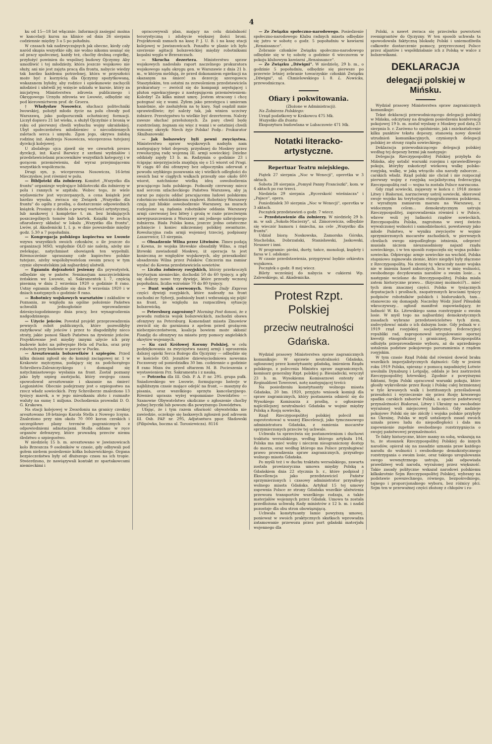4
ku od 15—18 lat włącznie. Informacji zasięgać można w kancelarji kursu na klinice od dnia 26 sierpnia codziennie między 3 a 5 po południu.
W czasach tak nadzwyczajnych jak obecne, kiedy cały naród skupia wszystkie siły, nie wolno nikomu usunąć się od pracy społecznej, każdy też, choćby drobną cegiełkę, przyłożyć powinien do wspólnej budowy Ojczyzny. Aby umożliwić i tej młodzieży, która jeszcze wojskowo nie służy, ani nie jest zajęta pracą dla frontu, nabycie wiedzy tak bardzo każdemu potrzebnej, która w przyszłości może być z korzyścią dla Ojczyzny spożytkowaną, wskazanem byłoby, aby rodzice i opiekunowie zachęcili młodzież i ułatwili jej wzięcie udziału w kursie, który za inicjatywą Ministerstwa zdrowia publicznego i Okręgowego Urzędu zdrowia we Lwowie, odbędzie się pod kierownictwem prof. dr. Groera.
† Władysław Nosowicz, słuchacz politechniki lwowskiej, położył młodo życie na polu chwały pod Warszawą, jako podporucznik ochotniczej formacji. Liczył dopiero 21 lat wieku, a służył Ojczyźnie z bronią w ręku od pierwszej chwili wybuchu wojny ukraińskiej. Ubył społeczeństwu młodzieniec o niecodziennych zaletach serca i umysłu. Zgon jego, okrywa żałobą rodzinę inż. Andrzeja Nosowicza, wiceprezesa tutejszej dyrekcji kolejowej.
U zbolałego ojca zjawił się we czwartek prezes dyrekcji, inż. Karol Barwicz z szefami wydziałów i przedstawicielami pracowników wszystkich kategoryj i w gorącem przemówieniu, dał wyraz przejmującemu wszystkich współczuciu.
Drugi syn, p. wiceprezesa Nosowicza, 16-letni Mieczysław, jest również w polu.
— Bibljoteki dla żołnierzy. Komitet „Wszystko dla frontu" organizuje wędrujące biblioteczki dla żołnierzy w polu i rannych w szpitalu. Wobec tego, że wiele wydawnictw jest wyczerpanych, a cena książek jest bardzo wysoka, zwraca się Związek „Wszystko dla frontu" do ogółu z prośbą, o dostarczenie odpowiednich książek. Prosimy o dzieła o pewnej wartości artystycznej, lub naukowej i kompletne t. zn. bez brakujących poszczególnych tomów lub kartek. Książki te zechcą ofiarodawcy składać w lokalu „Wszystko dla frontu", Lwów, pl. Akademicki 1, I. p. w dnie powszednie między godz. 5.30 a 7 popołudniu.
— Kongregacja polskiego kupiectwa we Lwowie wzywa wszystkich swoich członków, o ile jeszcze do organizacji MSO, względnie OLO nie należą, ażeby nie zwlekając, natychmiast obowiązek ten wypełnili. Równocześnie upraszamy całe kupiectwo polskie tutejsze, ażeby współobywatelom swoim pracę w tym czynie obywatelskim jak najbardziej ułatwili.
— Egzamin dojrzałości jesienny dla prywatystek, odbędzie się w państw. Seminarjum nauczycielskiem żeńskiem we Lwowie, ul. Sakramentek l. 7, częścią pisemną w dniu 2 września 1920 o godzinie 8 rano. Ustny egzamin odbędzie się dnia 9 września 1920 i w dniach następnych o godzinie 8 rano.
— Robotnicy wojskowych warsztatów i zakładów w Poznaniu, ze względu na ogólne położenie Państwa uchwalili jednogłośnie wprowadzenie dziesięciogodzinnego dnia pracy, bez wynagrodzenia nadgodzinnego.
— Użycie jeńców. Powstał projekt przeprowadzenia pewnych robót publicznych, które pozwoliłyby zużytkować siły jeńców i przez to złagodziłyby nieco straty, jakie ponosi Skarb Państwa na żywienie jeńców. Projektowane jest między innymi użycie ich przy budowie kolei na półwyspie Hela od Pucka, oraz przy robotach przy budowie w porcie w Pucku.
— Aresztowania bolszewików i szpiegów. Przed kilku dniami zgłosił się do komisji zaciągowej nr. 1 w Krakowie mężczyzna, podający się za podchorążego Schreibera-Zaleszczyckiego i domagał się natychmiastowego wysłania na front. Został poznany jako były szpieg austrjacki, który swojego czasu spowodował aresztowanie i skazanie na śmierć Legjonistów. Obecnie podejrzany jest o szpiegostwo na rzecz władz sowieckich. Przy Schreiberze znaleziono 13 tysięcy marek, a w jego mieszkaniu złoto i rozmaite waluty na sumę 1 miljona. Dochodzenia prowadzi D. O. G. Krakowa.
Na stacji kolejowej w Zwardoniu na granicy czeskiej aresztowano 18-letniego Karola Stella z Nowego Icsyna. Znaleziono przy nim około 70 000 koron czeskich i szczegółowe plany terenów pogranicznych z odpowiedniemi adnotacjami. Stolla oddano w ręce organów defenzywy, które prowadzą przeciw niemu śledztwo o szpiegostwo.
W niedzielę 15 b. m. aresztowano w Jawiszowicach koło Brzeszcza 9 osobników w czasie, gdy odbywali pod gołem niebem posiedzenie kółka bolszewickiego. Organa bezpieczeństwa były od dłuższego czasu na ich tropie. Stwierdzono, że nawiązywali kontakt ze spartakowcami niemieckimi i
opracowywali plan, mający na celu działalność terorystyczną i zdobycie większej ilości broni. Projektowali zamach na kasę P. J. U. B. i na kasę stacji kolejowej w Jawiszowicach. Ponadto w planie ich było szerzenie agitacji bolszewickiej między robotnikami kopalni węgla w Brzeszczach.
— Skrucha dezertera. Ministerstwo spraw wojskowych nadesłało raport naczelnego prokuratora wojskowego sądu okręgu gen. w Warszawie z dnia 21 b. m., w którym meldują, że przed dokonaniem egzekucji na skazanym na śmierć za dezercję szeregowcu Staszyńskim, ten ostatni za zezwoleniem przedstawiciela prokuratury — zwrócił się do kompanji asystującej i pluton egzekucyjnego z następującem przemówieniem: Koledzy! Za kilka minut umrę. Jestem stracony i chcę pożegnać się z wami. Żyłem jako przestępca i umieram haniebnie, ale zasłużyłem na tę karę. Sąd osądził mnie sprawiedliwie; żyć należy tak, jak winien uczciwy żołnierz. Przestępstwo to wielkie być dezerterem. Należy zawsze słuchać przełożonych. Za parę chwil będę rozstrzelany, żegnam się więc z wami i w ostatniej chwili wznoszę okrzyk: Niech żyje Polska! Podp.: Prokurator Skulbanowski.
— Jak bolszewicy byli pewni zwycięstwa. Ministerstwo spraw wojskowych nadsyła nam następujący tekst depeszy, przysłanej do Moskwy przez rewolucyjną radę wojenną III. armji sowieckiej: Dzielne oddziały zajęły 13 b. m. Radzymin o godzinie 23 i ścigając nieprzyjaciela znajdują się o 15 wiorst od Pragi. W ciągu 40 dni ofenzywy bez odpoczynku oderwań z powodu szybkiego posuwania się i wielkich odległości do swoich baz w ciągłych walkach przeszły one około 600 wiorst, natchnione wielką ideą oswobodzenia pracującego ludu polskiego. Podnosiły czerwony miecz nad sercem szlacheckiego Państwa Warszawą, aby ją zaraz po zajęciu oddać pracującemu ludowi polskiemu robotniczo-włościańskiemu rządowi. Robotnicy Warszawy czują już bliskie oswobodzenie Warszawy, na murach rozlepione są żądania robotników oddania Warszawy armji czerwonej bez bitwy i grożą w razie przeciwnym niewypuszczeniem z Warszawy ani jednego uzbrojonego żołnierza. Biała Polska kona, jeszcze jedno ostateczne pchnięcie i koniec nikczemnej polskiej awanturze, Rowolucyjna rada armji wojennej trzeciej, podpisany Lasarewicz, 13 sierpnia.
— Obsadzenie Wilna przez Litwinów. Times podają z Kowna, że wojska litewskie obsadziły Wilno, a rząd litewski zawiadomił Moskwę, iż operacja ta jest konieczną ze względów wojskowych, aby przeszkodzić obsadzeniu Wilna przez Polaków. Cziczerin ma zamiar wysłać do Kowna przedstawiciela sowietów.
— Liczba żołnierzy rosyjskich, którzy przekroczyli terytorjum niemieckie, dochodzi 50 do 60 tysięcy, a gdy się doliczy nowe trzy dywizje, które przeszły wczoraj popołudniu, liczba wzrośnie 70 do 80 tysięcy.
— Bunt wojsk czerwonych. Wedle Daily Express części dywizji rosyjskich, które nadeszły na front zachodni ze Syberji, podniosły bunt i wzbraniają się pójść na front, ze względu na rozpaczliwą sytuację bolszewicką.
— Petersburg zagrożony? Morning Post donosi, że z powodu rozbicia wojsk bolszewickich, zachodzi obawa ofenzywy na Petersburg. Komendant miasta Zinowiew zwrócił się do garnizonu z apelem przed grożącem niebezpieczeństwem, koalicja bowiem może skłonić Fiandję do ofenzywy na miasto przy pomocy angielskich okrętów wojennych.
— Ku czci Królowej Korony Polskiej, w celu podziękowania za zwycięstwa naszej armji i uproszenia dalszej opieki Serca Bożego dla Ojczyzny — odbędzie się w kościele OO. Jezuitów dziewięciodniowa nowenna Poczawszy od poniedziałku 30 bm. codziennie o godzinie 8 rano Msza św. przed ołtarzem M. B. Pocieszenia z wystawieniem Prz. Sakramentu i z nauką.
— Potrzeba dla III. Osb. P. A. P. nr. 295. grupa pułk. Sniadowskiego we Lwowie, formującego baterje w najbliższym czasie mające odejść na front, — maszyny do pisania, oraz wszelkiego sprzętu kancelaryjnego. Również uprasza wyżej wspomniane Dowództwo — Szanowne Obywatelstwo okoliczne o zgłoszenie choćby jednej bryczki lub powozu dla powyższego Dowództwa.
Ufając, że i tym razem ofiarność obywatelska nie zawiedzie, oczekuje się łaskawych zgłoszeń pod adresem III. Osb. PAP. nr. 295, Adjutantura ppor. Sładowski (Filipówka, boczna ul. Torosiewicza). 8116
— Ze Związku społeczno-narodowego. Posiedzenie społeczno-narodowego Klubu radnych miasta odbędzie się jutro w sobotę o godz. 5 popołudniu w kawiarni „Renaissance".
Zebranie członków Związku społeczno-narodowego odbędzie się w tę sobotę o godzinie 6 wieczorem w pokoju klubowym kawiarni „Renaissance".
— Ze Związku „Dźwigni". W niedzielę, 29 b. m., o godzinie 5 popołudniu, odbędzie się pierwsze po przerwie letniej zebranie towarzyskie członkiń Związku „Dźwigni", ul. Chmielowskiego l. 8. L. Nowicka, przewodnicząca.
Ofiary i pokwitowania.
(Złożone w Administracji).
Na Żołnierza Polskiego:
Urząd podatkowy w Krakowcu 475 Mk.
Wszystko dla frontu:
Ekspozytura budowlana w Lubaczowie 471 Mk.
Notatki literacko-artystyczne.
Repertuar Teatru miejskiego.
Piątek 27 sierpnia „Noc w Wenecji", operetka w 3 aktach.
Sobota 28 sierpnia „Pomysł Panny Franciszki", kom. w 4 aktach po raz trzeci.
Niedziela 29 sierpnia „Rycerskość wieśniacza" i „Pajace", opera.
Poniedziałek 30 sierpnia „Noc w Wenecji", operetka w 3 aktach.
Początek przedstawień o godz. 7 wiecz.
— Przedstawienie dla żołnierzy. W niedzielę 29 b. m. w sali „Sokoła-Macierzy", ul. Zimorowicza, odbędzie się wieczór humoru i śmiechu, na cele „Wszystko dla frontu".
Udział biorą: Noskowska, Zamorska Górska, Stochelska, Dobrzański, Stanisławski, Jaskowski, Neusser i inni.
W programie: pieśni, duety, tańce, monologi, kuplety i farsa w I. odsłonie:
W czasie przedstawienia, przygrywać będzie orkiestra wojskowa.
Początek o godz. 8 mej wiecz.
Bilety wcześniej do nabycia w cukierni Wp. Zalewskiego, ul. Akademicka.
Protest Rzpt. Polskiej
przeciw neutralności Gdańska.
Wydział prasowy Ministerstwa spraw zagranicznych komunikuje: W sprawie neutralności Gdańska, ogłoszonej przez konstytuantę gdańską, imieniem Rządu polskiego, z polecenia Ministra spraw zagranicznych, komisarz generalny Rzpt. polskiej p. Biesiadecki, wręczył 23 b. m. Wysokiemu Komisarzowi ententy sir Reginaldowi Towerowi, notę następującej treści:
Na posiedzeniu konstytuanty wolnego miasta Gdańska, 20 bm. 1920, przyjęto wniosek komisji dla spraw zagranicznych, który postanawia odnieść się do Wysokiego Komisarza z prośbą, o ogłoszenie najściślejszej neutralności Gdańska w wojnie między Polską a Rosją sowiecką.
Rząd Rzeczypospolitej polskiej polecił mi zaprotestować u waszej Ekscelencji, jako tymczasowego administratora Gdańska, z ramienia mocarstw sprzymierzonych przeciw tej uchwale.
Uchwała ta sprzeciwia się postanowieniom i duchowi traktatu wersalskiego, według którego artykułu 104, Polska ma mieć wolny i nieczem nieograniczony dostęp do morza, oraz według którego ma Polsce przysługiwać prawo prowadzenia spraw zagranicznych, przyszłego wolnego miasta Gdańska.
Po myśli też i w duchu traktatu wersalskiego, zawarta została prowizoryczna umowa między Polską a Gdańskiem dnia 22 stycznia b. r., które podpisał J Ekscellencja jako przedstawiciel Państw sprzymierzonych i czasowy administrator przyszłego wolnego miasta Gdańska. Artykuł 15 tej umowy zapewnia Polsce ze strony Gdańska wszelkie ułatwienia przewozu transportów wszelkiego rodzaju, a także materjałów wojennych przez Gdańsk. Umowa ta została przedłożona uchwałą Rady ministrów z 12 b. m. i nadal pozostaje dla obu stron obowiązującą.
Uchwała konstytuanty łamie powyższą umowę, ponieważ w swoich praktycznych skutkach wprowadza zatamowanie przewozu przez port gdański materjału wojennego dla
Polski, a nawet zwraca się przeciwko powrotowi reemigrantów do Ojczyzny. W ten sposób uchwała ta spowodowała faktyczną blokadę Polski i uniemożliwiła całkowite dostarczenie pomocy, przyrzeczonej Polsce przez aljantów i współdziałanie ich z Polską w walce z bolszewikami.
DEKLARACJA
delegacji polskiej w Mińsku.
Wydział prasowy Ministerstwa spraw zagranicznych komunikuje:
Tekst deklaracji przewodniczącego delegacji polskiej w Mińsku, odczytany na drugiem posiedzeniu konferencji pokojowej 19 b. m. został wysłany z Moskwy pod datą 23 sierpnia b. r. Zarówno to opóźnienie, jak i zniekształcenie kilku punktów tekstu depeszy, stanowią nowy dowód utrudnień komunikacyjnych, czynionych delegacji polskiej ze strony rządu sowieckiego.
Deklaracja przewodniczącego delegacji polskiej według tej depeszy brzmi jak następuje:
Delegacja Rzeczypospolitej Polskiej przybyła do Mińska, aby ustalić warunki rozejmu i sprawiedliwego pokoju, któryby zakończył wiekową walkę polsko-rosyjską, walkę, w jaką wtrąciło oba narody zaborcze... carskich władz. Rząd polski nie chciał i nie rozpoczął pierwszy wojny z rosyjską socjalistyczną federacyjną Rzeczpospolitą rad — wojna ta została Polsce narzucona.
Gdy rząd sowiecki, zająwszy w końcu r. 1918 ziemie Litwy i Białorusi, narzuciwszy ustrój sowiecki, skierował swoje wojsko ku terytorjum etnograficznemu polskiemu, z wyraźnym zamiarem marszu na Warszawę, z widocznym celem... demokratycznym ustroju Rzeczypospolitej, zaprowadzenia również i w Polsce, wbrew woli jej ludności rządów sowieckich, Rzeczpospolita Polska, zagrożona w swej świeżo wywalczonej wolności i samodzielności, powstawszy jako młode Państwo, w wyniku zwycięstw w wojnie sprzymierzonych mocarstw zachodnich, w pierwszych chwilach swego niepodległego istnienia, odeprzeć musiała niczem nieuzasadniony najazd rządu sowieckiego, i w ten sposób rozpoczęła się wojna polsko-sowiecka. Odpierając armje sowieckie na wschód, Polska stopniowo zajmowała ziemie, które niegdyś były złączone z Rzeczypospolitą. Na ziemię tę wkraczały nasze wojska nie w imieniu haseł zaborczych, lecz w imię wolności, swobodnego decydowania narodów o swoim losie... a następnie wcielone do Rzeczypospolitej. Polska miała zatem historyczne prawo... (fizycznej możności?)... mieć tych ziem znacznej części. Polska w tysiącznych deputacjach i prośbach, zaopatrzonych krociami tysięcy podpisów robotników polskich i białoruskich, tam... stanowczo się domagały. Naczelny Wódz Józef Piłsudski wkroczywszy... ogłosił manifest zapowiadający, że ludność W. Ks. Litewskiego sama rozstrzygnie o swoim losie. W myśl tego na najbardziej demokratycznych zasadach wybrane przedstawicielstwo tych ziem, zadecydować miało o ich dalszym losie. Gdy jednak w r. 1919 rząd rosyjskiej socjalistycznej federacyjnej republiki rad, zaproponował uregulowanie spornej kwestji etnograficznej i granicznej, Rzeczpospolita odłożyła przeprowadzenie wyboru, aż do uprzedniego ustalenia podstaw pokojowego porozumienia z rządem rosyjskim.
W tym czasie Rząd Polski dał również dowód braku wszelkich imperjalistycznych dążności: Gdy w jesieni roku 1919 Polska, spiesząc z pomocą napadniętej Łotwie uwolniła Dynaburg i Letgalję, oddała je bez zastrzeżeń Rzeczypospolitej łotewskiej. Zgodnie z powyższymi faktami, Sejm Polski opracował warunki pokoju, które głosiły wykreślenie przez Rosję i Polskę całej brzmiennej w tyle krwawych walk i beztitosnych prześladowań przeszłości i wyrzeczenie się przez Rosję krwawego spadku carskich zaborów Polski, a oparcie państwowej przynależności Białorusi, Litwy i Ukrainy na swobodnie wyrażonej woli miejscowej ludności. Gdy nadzieje pokojowe Polski się nie ziściły i wojska polskie przybyły na Ukrainę, Polska w myśl ustalonych zasad swoich uznała prawo ludu do niepodległości i dała mu zapewnienie zupełnie swobodnego rozstrzygnięcia o swojej państwowej przynależności.
Te fakty historyczne, które mamy za sobą, wskazują na to, że stosunek Rzeczypospolitej Polskiej do innych narodów, opierał się na zasadzie uznania praw każdego narodu do wolności i swobodnego demokratycznego rozstrzygania o swoim losie, oraz takiego uregulowania swego wewnętrznego ustroju, jaki odpowiada prawdziwej woli narodu, wyrażonej przez większość. Takie zasady polityczne wskazał narodowi polskiemu kilkakrotnie Sejm Rzeczypospolitej Polskiej, wybrany na podstawie powszechnego, równego, bezpośredniego, tajnego i proporcjonalnego wyboru, bez różnicy płci. Sejm ten w przeważnej części złożony z chłopów i ro-